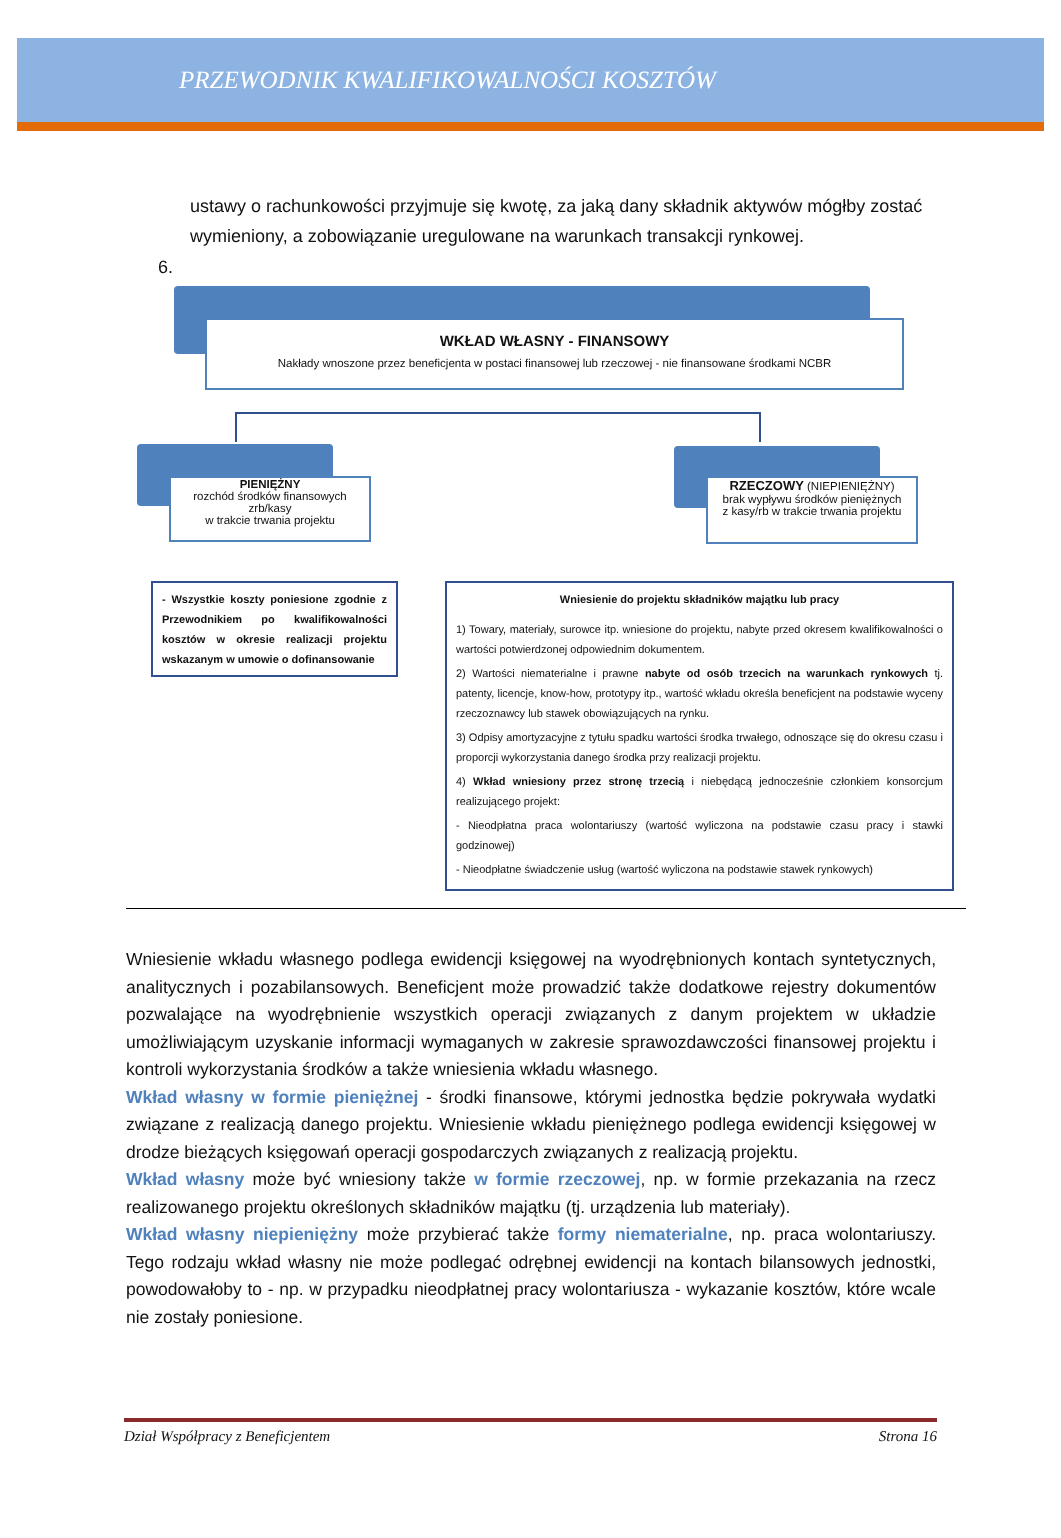PRZEWODNIK KWALIFIKOWALNOŚCI KOSZTÓW
ustawy o rachunkowości przyjmuje się kwotę, za jaką dany składnik aktywów mógłby zostać wymieniony, a zobowiązanie uregulowane na warunkach transakcji rynkowej.
6.
WKŁAD WŁASNY - FINANSOWY
Nakłady wnoszone przez beneficjenta w postaci finansowej lub rzeczowej - nie finansowane środkami NCBR
PIENIĘŻNY
rozchód środków finansowych zrb/kasy
w trakcie trwania projektu
RZECZOWY (NIEPIENIĘŻNY)
brak wypływu środków pieniężnych
z kasy/rb w trakcie trwania projektu
- Wszystkie koszty poniesione zgodnie z Przewodnikiem po kwalifikowalności kosztów w okresie realizacji projektu wskazanym w umowie o dofinansowanie
Wniesienie do projektu składników majątku lub pracy
1) Towary, materiały, surowce itp. wniesione do projektu, nabyte przed okresem kwalifikowalności o wartości potwierdzonej odpowiednim dokumentem.
2) Wartości niematerialne i prawne nabyte od osób trzecich na warunkach rynkowych tj. patenty, licencje, know-how, prototypy itp., wartość wkładu określa beneficjent na podstawie wyceny rzeczoznawcy lub stawek obowiązujących na rynku.
3) Odpisy amortyzacyjne z tytułu spadku wartości środka trwałego, odnoszące się do okresu czasu i proporcji wykorzystania danego środka przy realizacji projektu.
4) Wkład wniesiony przez stronę trzecią i niebędącą jednocześnie członkiem konsorcjum realizującego projekt:
- Nieodpłatna praca wolontariuszy (wartość wyliczona na podstawie czasu pracy i stawki godzinowej)
- Nieodpłatne świadczenie usług (wartość wyliczona na podstawie stawek rynkowych)
Wniesienie wkładu własnego podlega ewidencji księgowej na wyodrębnionych kontach syntetycznych, analitycznych i pozabilansowych. Beneficjent może prowadzić także dodatkowe rejestry dokumentów pozwalające na wyodrębnienie wszystkich operacji związanych z danym projektem w układzie umożliwiającym uzyskanie informacji wymaganych w zakresie sprawozdawczości finansowej projektu i kontroli wykorzystania środków a także wniesienia wkładu własnego.
Wkład własny w formie pieniężnej - środki finansowe, którymi jednostka będzie pokrywała wydatki związane z realizacją danego projektu. Wniesienie wkładu pieniężnego podlega ewidencji księgowej w drodze bieżących księgowań operacji gospodarczych związanych z realizacją projektu.
Wkład własny może być wniesiony także w formie rzeczowej, np. w formie przekazania na rzecz realizowanego projektu określonych składników majątku (tj. urządzenia lub materiały).
Wkład własny niepieniężny może przybierać także formy niematerialne, np. praca wolontariuszy. Tego rodzaju wkład własny nie może podlegać odrębnej ewidencji na kontach bilansowych jednostki, powodowałoby to - np. w przypadku nieodpłatnej pracy wolontariusza - wykazanie kosztów, które wcale nie zostały poniesione.
Dział Współpracy z Beneficjentem Strona 16